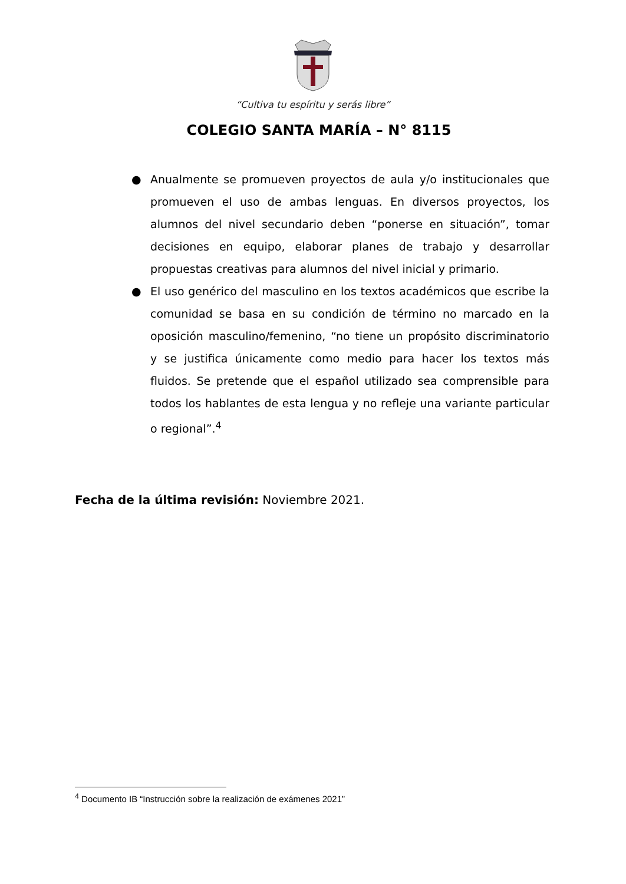“Cultiva tu espíritu y serás libre”
COLEGIO SANTA MARÍA – N° 8115
● Anualmente se promueven proyectos de aula y/o institucionales que promueven el uso de ambas lenguas. En diversos proyectos, los alumnos del nivel secundario deben “ponerse en situación”, tomar decisiones en equipo, elaborar planes de trabajo y desarrollar propuestas creativas para alumnos del nivel inicial y primario.
● El uso genérico del masculino en los textos académicos que escribe la comunidad se basa en su condición de término no marcado en la oposición masculino/femenino, “no tiene un propósito discriminatorio y se justifica únicamente como medio para hacer los textos más fluidos. Se pretende que el español utilizado sea comprensible para todos los hablantes de esta lengua y no refleje una variante particular o regional”.<sup>4</sup>
Fecha de la última revisión: Noviembre 2021.
<sup>4</sup> Documento IB “Instrucción sobre la realización de exámenes 2021”